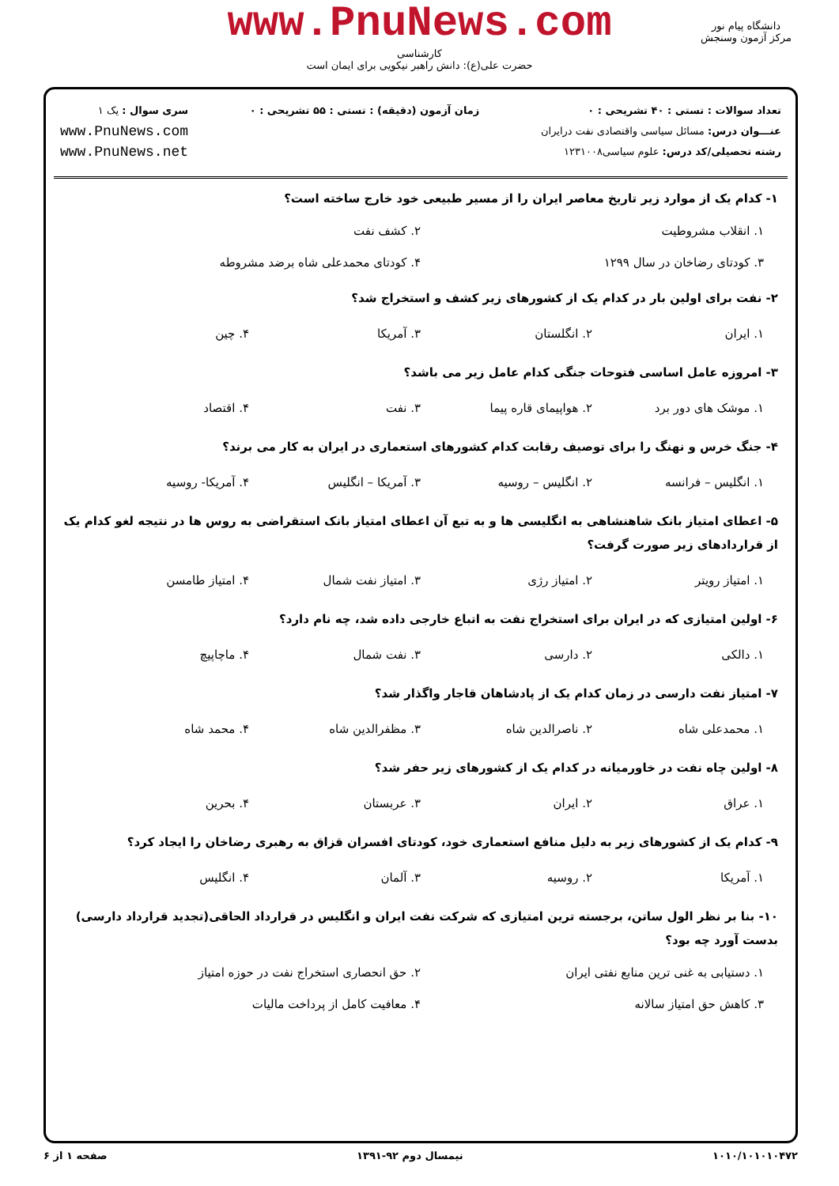www.PnuNews.com
کارشناسی
حضرت علی(ع): دانش راهبر نیکویی برای ایمان است
دانشگاه پیام نور
مرکز آزمون وسنجش
تعداد سوالات : تستی : ۴۰ تشریحی : ۰
عنـــوان درس: مسائل سیاسی واقتصادی نفت درایران
رشته تحصیلی/کد درس: علوم سیاسی۱۲۳۱۰۰۸
زمان آزمون (دقیقه) : تستی : ۵۵ تشریحی : ۰
سری سوال : یک ۱
www.PnuNews.com
www.PnuNews.net
۱- کدام یک از موارد زیر تاریخ معاصر ایران را از مسیر طبیعی خود خارج ساخته است؟
۱. انقلاب مشروطیت ۲. کشف نفت ۳. کودتای رضاخان در سال ۱۲۹۹ ۴. کودتای محمدعلی شاه برضد مشروطه
۲- نفت برای اولین بار در کدام یک از کشورهای زیر کشف و استخراج شد؟
۱. ایران ۲. انگلستان ۳. آمریکا ۴. چین
۳- امروزه عامل اساسی فتوحات جنگی کدام عامل زیر می باشد؟
۱. موشک های دور برد ۲. هواپیمای قاره پیما ۳. نفت ۴. اقتصاد
۴- جنگ خرس و نهنگ را برای توصیف رقابت کدام کشورهای استعماری در ایران به کار می برند؟
۱. انگلیس – فرانسه ۲. انگلیس – روسیه ۳. آمریکا – انگلیس ۴. آمریکا- روسیه
۵- اعطای امتیاز بانک شاهنشاهی به انگلیسی ها و به تبع آن اعطای امتیاز بانک استقراضی به روس ها در نتیجه لغو کدام یک از قراردادهای زیر صورت گرفت؟
۱. امتیاز رویتر ۲. امتیاز رژی ۳. امتیاز نفت شمال ۴. امتیاز طامسن
۶- اولین امتیازی که در ایران برای استخراج نفت به اتباع خارجی داده شد، چه نام دارد؟
۱. دالکی ۲. دارسی ۳. نفت شمال ۴. ماچاپیچ
۷- امتیاز نفت دارسی در زمان کدام یک از پادشاهان قاجار واگذار شد؟
۱. محمدعلی شاه ۲. ناصرالدین شاه ۳. مظفرالدین شاه ۴. محمد شاه
۸- اولین چاه نفت در خاورمیانه در کدام یک از کشورهای زیر حفر شد؟
۱. عراق ۲. ایران ۳. عربستان ۴. بحرین
۹- کدام یک از کشورهای زیر به دلیل منافع استعماری خود، کودتای افسران قزاق به رهبری رضاخان را ایجاد کرد؟
۱. آمریکا ۲. روسیه ۳. آلمان ۴. انگلیس
۱۰- بنا بر نظر الول ساتن، برجسته ترین امتیازی که شرکت نفت ایران و انگلیس در قرارداد الحاقی(تجدید قرارداد دارسی) بدست آورد چه بود؟
۱. دستیابی به غنی ترین منابع نفتی ایران ۲. حق انحصاری استخراج نفت در حوزه امتیاز ۳. کاهش حق امتیاز سالانه ۴. معافیت کامل از پرداخت مالیات
۱۰۱۰/۱۰۱۰۱۰۴۷۲ نیمسال دوم ۹۲-۱۳۹۱ صفحه ۱ از ۶